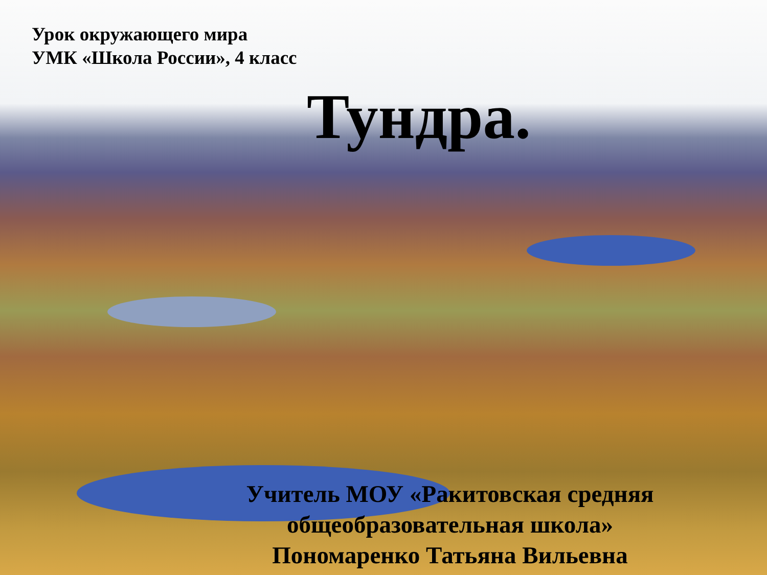Урок окружающего мира
УМК «Школа России», 4 класс
Тундра.
Учитель МОУ «Ракитовская средняя общеобразовательная школа»
Пономаренко Татьяна Вильевна